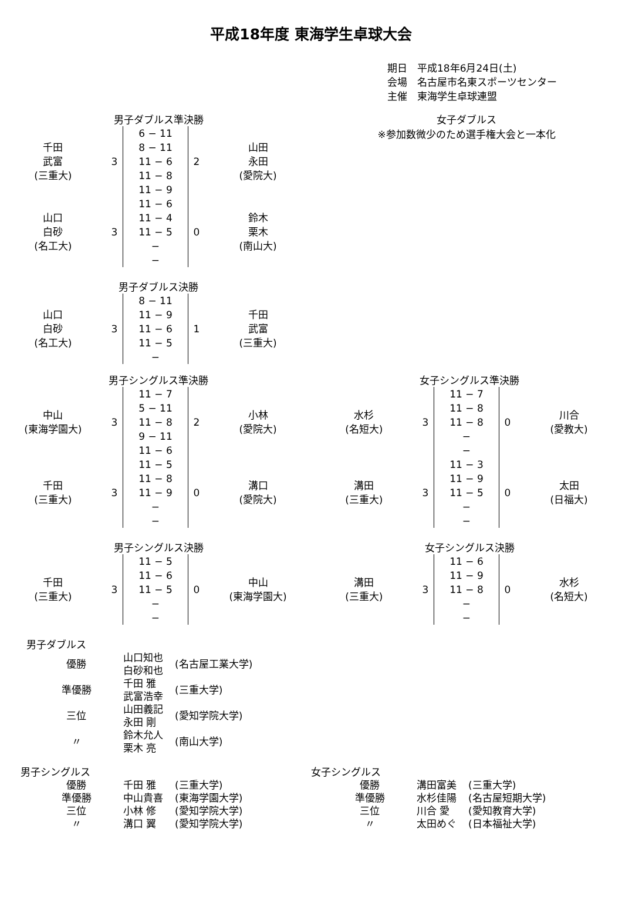平成18年度 東海学生卓球大会
期日　平成18年6月24日(土)
会場　名古屋市名東スポーツセンター
主催　東海学生卓球連盟
男子ダブルス準決勝
| 千田 武富 (三重大) | 3 | 6 − 11 8 − 11 11 − 6 11 − 8 11 − 9 | 2 | 山田 永田 (愛院大) |
| 山口 白砂 (名工大) | 3 | 11 − 6 11 − 4 11 − 5 − − | 0 | 鈴木 栗木 (南山大) |
男子ダブルス決勝
| 山口 白砂 (名工大) | 3 | 8 − 11 11 − 9 11 − 6 11 − 5 − | 1 | 千田 武富 (三重大) |
女子ダブルス
※参加数微少のため選手権大会と一本化
男子シングルス準決勝
| 中山 (東海学園大) | 3 | 11 − 7 5 − 11 11 − 8 9 − 11 11 − 6 | 2 | 小林 (愛院大) |
| 千田 (三重大) | 3 | 11 − 5 11 − 8 11 − 9 − − | 0 | 溝口 (愛院大) |
男子シングルス決勝
| 千田 (三重大) | 3 | 11 − 5 11 − 6 11 − 5 − − | 0 | 中山 (東海学園大) |
女子シングルス準決勝
| 水杉 (名短大) | 3 | 11 − 7 11 − 8 11 − 8 − − | 0 | 川合 (愛教大) |
| 溝田 (三重大) | 3 | 11 − 3 11 − 9 11 − 5 − − | 0 | 太田 (日福大) |
女子シングルス決勝
| 溝田 (三重大) | 3 | 11 − 6 11 − 9 11 − 8 − − | 0 | 水杉 (名短大) |
男子ダブルス
| 優勝 | 山口知也 白砂和也 | (名古屋工業大学) |
| 準優勝 | 千田 雅 武富浩幸 | (三重大学) |
| 三位 | 山田義記 永田 剛 | (愛知学院大学) |
| 〃 | 鈴木允人 栗木 亮 | (南山大学) |
男子シングルス
| 優勝 | 千田 雅 | (三重大学) |
| 準優勝 | 中山貴喜 | (東海学園大学) |
| 三位 | 小林 修 | (愛知学院大学) |
| 〃 | 溝口 翼 | (愛知学院大学) |
女子シングルス
| 優勝 | 溝田富美 | (三重大学) |
| 準優勝 | 水杉佳陽 | (名古屋短期大学) |
| 三位 | 川合 愛 | (愛知教育大学) |
| 〃 | 太田めぐ | (日本福祉大学) |